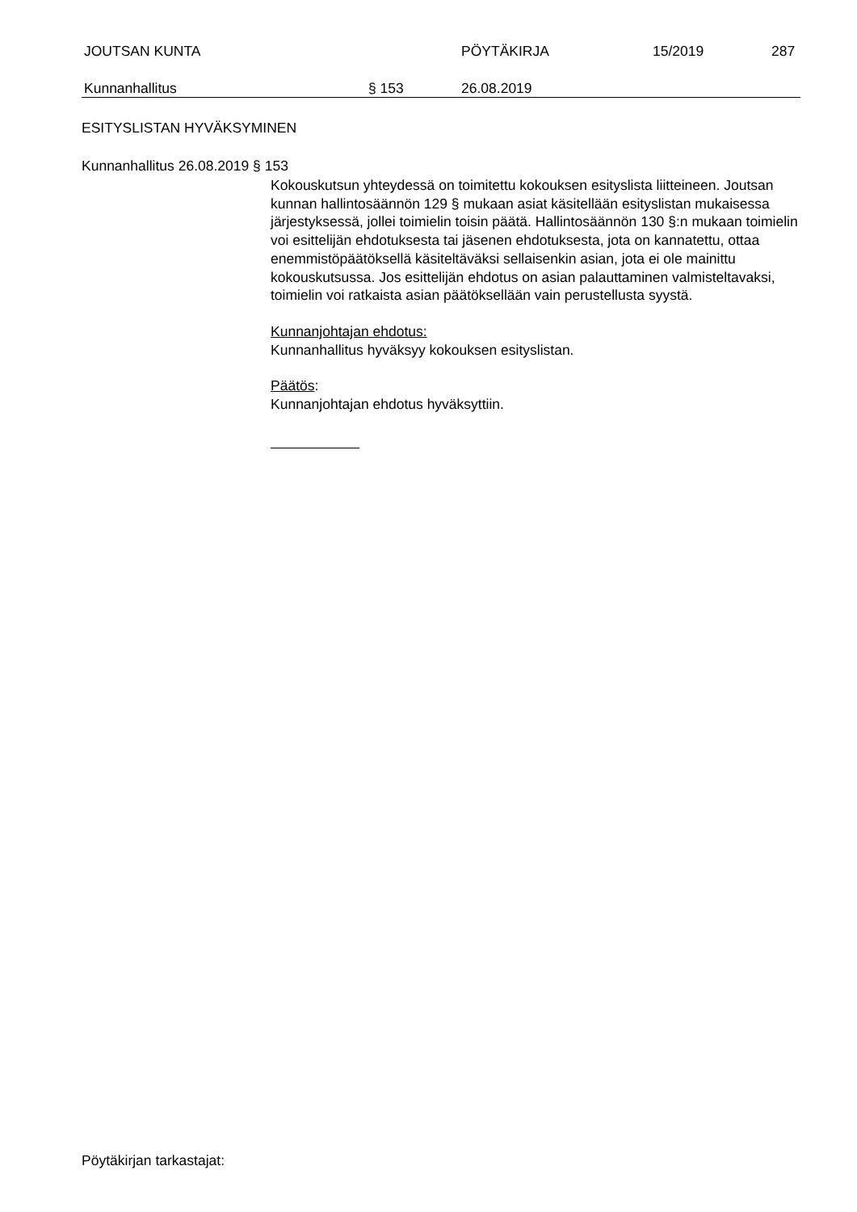JOUTSAN KUNTA PÖYTÄKIRJA 15/2019 287
Kunnanhallitus § 153 26.08.2019
ESITYSLISTAN HYVÄKSYMINEN
Kunnanhallitus 26.08.2019 § 153
Kokouskutsun yhteydessä on toimitettu kokouksen esityslista liitteineen. Joutsan kunnan hallintosäännön 129 § mukaan asiat käsitellään esityslis­tan mukaisessa järjestyksessä, jollei toimielin toisin päätä. Hallintosäännön 130 §:n mukaan toimielin voi esittelijän ehdotuksesta tai jäsenen ehdotuk­sesta, jota on kannatettu, ottaa enemmistöpäätöksellä käsiteltäväksi sellai­senkin asian, jota ei ole mainittu kokouskutsussa. Jos esittelijän ehdotus on asian palauttaminen valmisteltavaksi, toimielin voi ratkaista asian pää­töksellään vain perustellusta syystä.
Kunnanjohtajan ehdotus:
Kunnanhallitus hyväksyy kokouksen esityslistan.
Päätös:
Kunnanjohtajan ehdotus hyväksyttiin.
Pöytäkirjan tarkastajat: